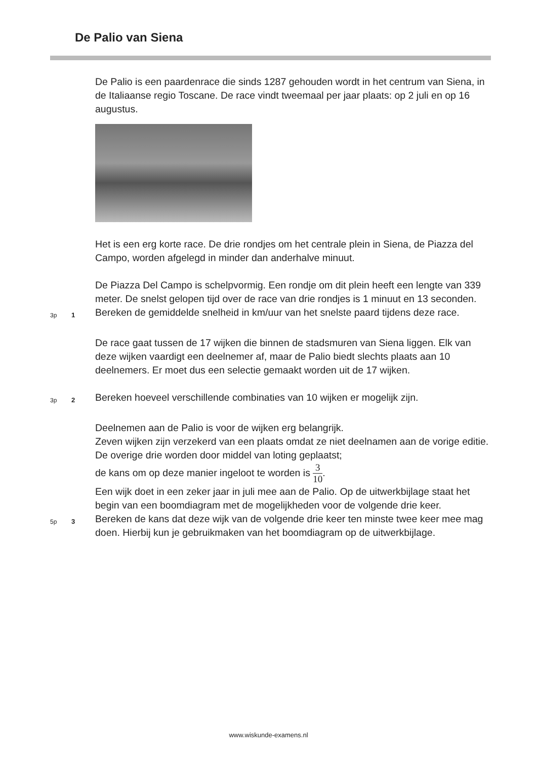De Palio van Siena
De Palio is een paardenrace die sinds 1287 gehouden wordt in het centrum van Siena, in de Italiaanse regio Toscane. De race vindt tweemaal per jaar plaats: op 2 juli en op 16 augustus.
Het is een erg korte race. De drie rondjes om het centrale plein in Siena, de Piazza del Campo, worden afgelegd in minder dan anderhalve minuut.
De Piazza Del Campo is schelpvormig. Een rondje om dit plein heeft een lengte van 339 meter. De snelst gelopen tijd over de race van drie rondjes is 1 minuut en 13 seconden.
3p 1
Bereken de gemiddelde snelheid in km/uur van het snelste paard tijdens deze race.
De race gaat tussen de 17 wijken die binnen de stadsmuren van Siena liggen. Elk van deze wijken vaardigt een deelnemer af, maar de Palio biedt slechts plaats aan 10 deelnemers. Er moet dus een selectie gemaakt worden uit de 17 wijken.
3p 2
Bereken hoeveel verschillende combinaties van 10 wijken er mogelijk zijn.
Deelnemen aan de Palio is voor de wijken erg belangrijk.
Zeven wijken zijn verzekerd van een plaats omdat ze niet deelnamen aan de vorige editie. De overige drie worden door middel van loting geplaatst;
de kans om op deze manier ingeloot te worden is 3 10.
Een wijk doet in een zeker jaar in juli mee aan de Palio. Op de uitwerkbijlage staat het begin van een boomdiagram met de mogelijkheden voor de volgende drie keer.
5p 3
Bereken de kans dat deze wijk van de volgende drie keer ten minste twee keer mee mag doen. Hierbij kun je gebruikmaken van het boomdiagram op de uitwerkbijlage.
www.wiskunde-examens.nl